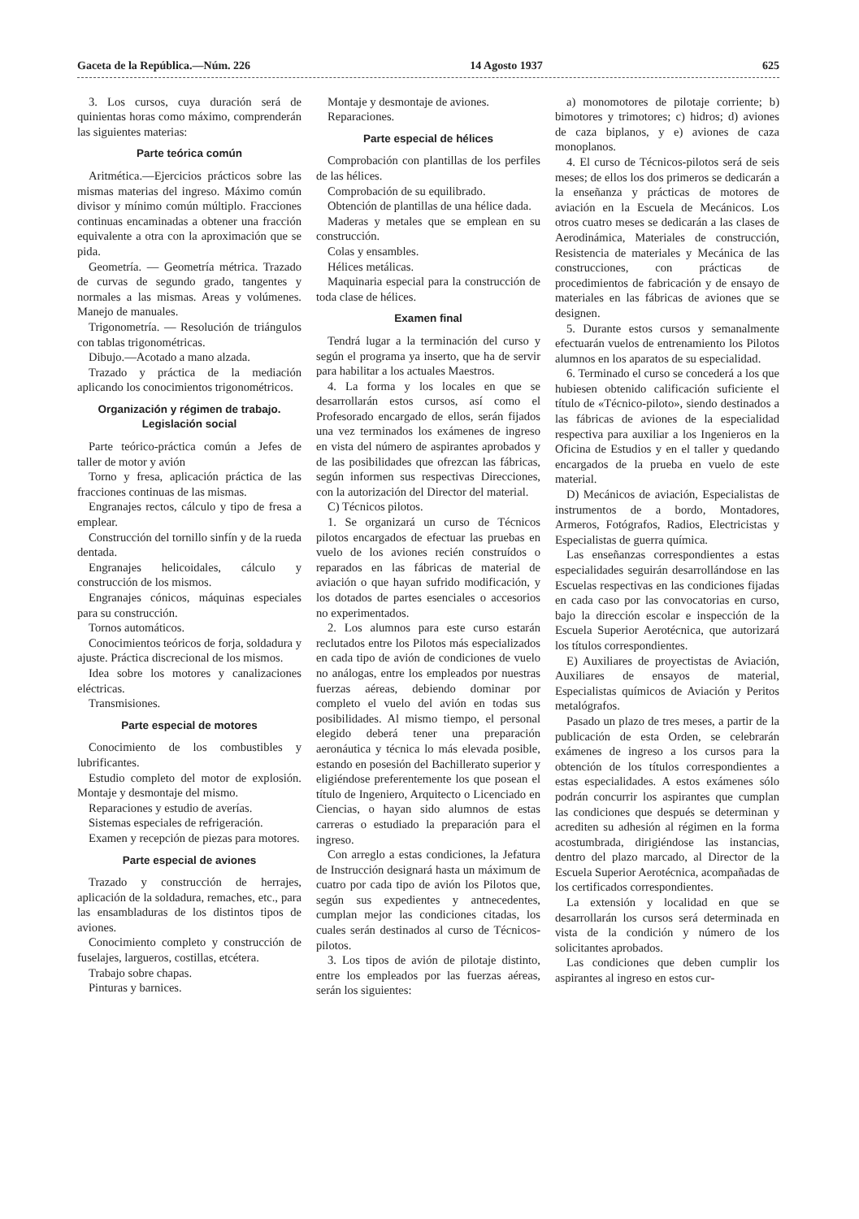Gaceta de la República.—Núm. 226 14 Agosto 1937 625
3. Los cursos, cuya duración será de quinientas horas como máximo, comprenderán las siguientes materias:
Parte teórica común
Aritmética.—Ejercicios prácticos sobre las mismas materias del ingreso. Máximo común divisor y mínimo común múltiplo. Fracciones continuas encaminadas a obtener una fracción equivalente a otra con la aproximación que se pida.
Geometría. — Geometría métrica. Trazado de curvas de segundo grado, tangentes y normales a las mismas. Areas y volúmenes. Manejo de manuales.
Trigonometría. — Resolución de triángulos con tablas trigonométricas.
Dibujo.—Acotado a mano alzada.
Trazado y práctica de la mediación aplicando los conocimientos trigonométricos.
Organización y régimen de trabajo. Legislación social
Parte teórico-práctica común a Jefes de taller de motor y avión
Torno y fresa, aplicación práctica de las fracciones continuas de las mismas.
Engranajes rectos, cálculo y tipo de fresa a emplear.
Construcción del tornillo sinfín y de la rueda dentada.
Engranajes helicoidales, cálculo y construcción de los mismos.
Engranajes cónicos, máquinas especiales para su construcción.
Tornos automáticos.
Conocimientos teóricos de forja, soldadura y ajuste. Práctica discrecional de los mismos.
Idea sobre los motores y canalizaciones eléctricas.
Transmisiones.
Parte especial de motores
Conocimiento de los combustibles y lubrificantes.
Estudio completo del motor de explosión. Montaje y desmontaje del mismo.
Reparaciones y estudio de averías.
Sistemas especiales de refrigeración.
Examen y recepción de piezas para motores.
Parte especial de aviones
Trazado y construcción de herrajes, aplicación de la soldadura, remaches, etc., para las ensambladuras de los distintos tipos de aviones.
Conocimiento completo y construcción de fuselajes, largueros, costillas, etcétera.
Trabajo sobre chapas.
Pinturas y barnices.
Montaje y desmontaje de aviones.
Reparaciones.
Parte especial de hélices
Comprobación con plantillas de los perfiles de las hélices.
Comprobación de su equilibrado.
Obtención de plantillas de una hélice dada.
Maderas y metales que se emplean en su construcción.
Colas y ensambles.
Hélices metálicas.
Maquinaria especial para la construcción de toda clase de hélices.
Examen final
Tendrá lugar a la terminación del curso y según el programa ya inserto, que ha de servir para habilitar a los actuales Maestros.
4. La forma y los locales en que se desarrollarán estos cursos, así como el Profesorado encargado de ellos, serán fijados una vez terminados los exámenes de ingreso en vista del número de aspirantes aprobados y de las posibilidades que ofrezcan las fábricas, según informen sus respectivas Direcciones, con la autorización del Director del material.
C) Técnicos pilotos.
1. Se organizará un curso de Técnicos pilotos encargados de efectuar las pruebas en vuelo de los aviones recién construídos o reparados en las fábricas de material de aviación o que hayan sufrido modificación, y los dotados de partes esenciales o accesorios no experimentados.
2. Los alumnos para este curso estarán reclutados entre los Pilotos más especializados en cada tipo de avión de condiciones de vuelo no análogas, entre los empleados por nuestras fuerzas aéreas, debiendo dominar por completo el vuelo del avión en todas sus posibilidades. Al mismo tiempo, el personal elegido deberá tener una preparación aeronáutica y técnica lo más elevada posible, estando en posesión del Bachillerato superior y eligiéndose preferentemente los que posean el título de Ingeniero, Arquitecto o Licenciado en Ciencias, o hayan sido alumnos de estas carreras o estudiado la preparación para el ingreso.
Con arreglo a estas condiciones, la Jefatura de Instrucción designará hasta un máximum de cuatro por cada tipo de avión los Pilotos que, según sus expedientes y antnecedentes, cumplan mejor las condiciones citadas, los cuales serán destinados al curso de Técnicos-pilotos.
3. Los tipos de avión de pilotaje distinto, entre los empleados por las fuerzas aéreas, serán los siguientes:
a) monomotores de pilotaje corriente; b) bimotores y trimotores; c) hidros; d) aviones de caza biplanos, y e) aviones de caza monoplanos.
4. El curso de Técnicos-pilotos será de seis meses; de ellos los dos primeros se dedicarán a la enseñanza y prácticas de motores de aviación en la Escuela de Mecánicos. Los otros cuatro meses se dedicarán a las clases de Aerodinámica, Materiales de construcción, Resistencia de materiales y Mecánica de las construcciones, con prácticas de procedimientos de fabricación y de ensayo de materiales en las fábricas de aviones que se designen.
5. Durante estos cursos y semanalmente efectuarán vuelos de entrenamiento los Pilotos alumnos en los aparatos de su especialidad.
6. Terminado el curso se concederá a los que hubiesen obtenido calificación suficiente el título de «Técnico-piloto», siendo destinados a las fábricas de aviones de la especialidad respectiva para auxiliar a los Ingenieros en la Oficina de Estudios y en el taller y quedando encargados de la prueba en vuelo de este material.
D) Mecánicos de aviación, Especialistas de instrumentos de a bordo, Montadores, Armeros, Fotógrafos, Radios, Electricistas y Especialistas de guerra química.
Las enseñanzas correspondientes a estas especialidades seguirán desarrollándose en las Escuelas respectivas en las condiciones fijadas en cada caso por las convocatorias en curso, bajo la dirección escolar e inspección de la Escuela Superior Aerotécnica, que autorizará los títulos correspondientes.
E) Auxiliares de proyectistas de Aviación, Auxiliares de ensayos de material, Especialistas químicos de Aviación y Peritos metalógrafos.
Pasado un plazo de tres meses, a partir de la publicación de esta Orden, se celebrarán exámenes de ingreso a los cursos para la obtención de los títulos correspondientes a estas especialidades. A estos exámenes sólo podrán concurrir los aspirantes que cumplan las condiciones que después se determinan y acrediten su adhesión al régimen en la forma acostumbrada, dirigiéndose las instancias, dentro del plazo marcado, al Director de la Escuela Superior Aerotécnica, acompañadas de los certificados correspondientes.
La extensión y localidad en que se desarrollarán los cursos será determinada en vista de la condición y número de los solicitantes aprobados.
Las condiciones que deben cumplir los aspirantes al ingreso en estos cur-